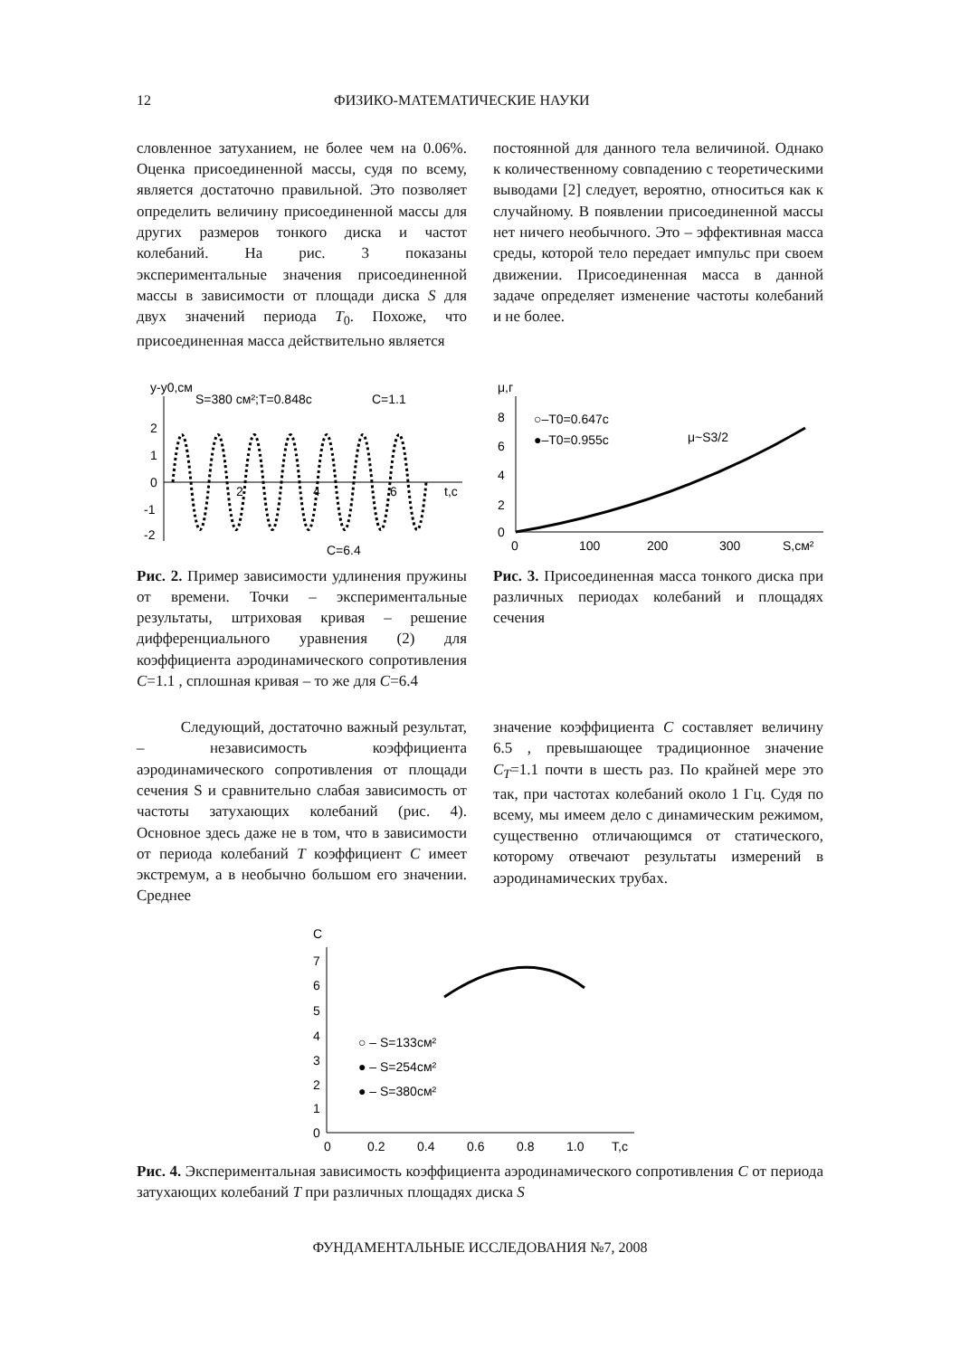12 ФИЗИКО-МАТЕМАТИЧЕСКИЕ НАУКИ
словленное затуханием, не более чем на 0.06%. Оценка присоединенной массы, судя по всему, является достаточно правильной. Это позволяет определить величину присоединенной массы для других размеров тонкого диска и частот колебаний. На рис. 3 показаны экспериментальные значения присоединенной массы в зависимости от площади диска S для двух значений периода T<sub>0</sub>. Похоже, что присоединенная масса действительно является
постоянной для данного тела величиной. Однако к количественному совпадению с теоретическими выводами [2] следует, вероятно, относиться как к случайному. В появлении присоединенной массы нет ничего необычного. Это – эффективная масса среды, которой тело передает импульс при своем движении. Присоединенная масса в данной задаче определяет изменение частоты колебаний и не более.
y-y0,см
S=380 см²;T=0.848с
C=1.1
2
1
0
-1
-2
2
4
6
t,с
C=6.4
Рис. 2. Пример зависимости удлинения пружины от времени. Точки – экспериментальные результаты, штриховая кривая – решение дифференциального уравнения (2) для коэффициента аэродинамического сопротивления C=1.1 , сплошная кривая – то же для C=6.4
μ,г
8
6
4
2
0
0
100
200
300
S,см²
○–T0=0.647c
●–T0=0.955c
μ~S3/2
Рис. 3. Присоединенная масса тонкого диска при различных периодах колебаний и площадях сечения
Следующий, достаточно важный результат, – независимость коэффициента аэродинамического сопротивления от площади сечения S и сравнительно слабая зависимость от частоты затухающих колебаний (рис. 4). Основное здесь даже не в том, что в зависимости от периода колебаний T коэффициент C имеет экстремум, а в необычно большом его значении. Среднее
значение коэффициента C составляет величину 6.5 , превышающее традиционное значение C<sub>T</sub>=1.1 почти в шесть раз. По крайней мере это так, при частотах колебаний около 1 Гц. Судя по всему, мы имеем дело с динамическим режимом, существенно отличающимся от статического, которому отвечают результаты измерений в аэродинамических трубах.
C
7
6
5
4
3
2
1
0
0
0.2
0.4
0.6
0.8
1.0
T,с
○ – S=133см²
● – S=254см²
● – S=380см²
Рис. 4. Экспериментальная зависимость коэффициента аэродинамического сопротивления C от периода затухающих колебаний T при различных площадях диска S
ФУНДАМЕНТАЛЬНЫЕ ИССЛЕДОВАНИЯ №7, 2008